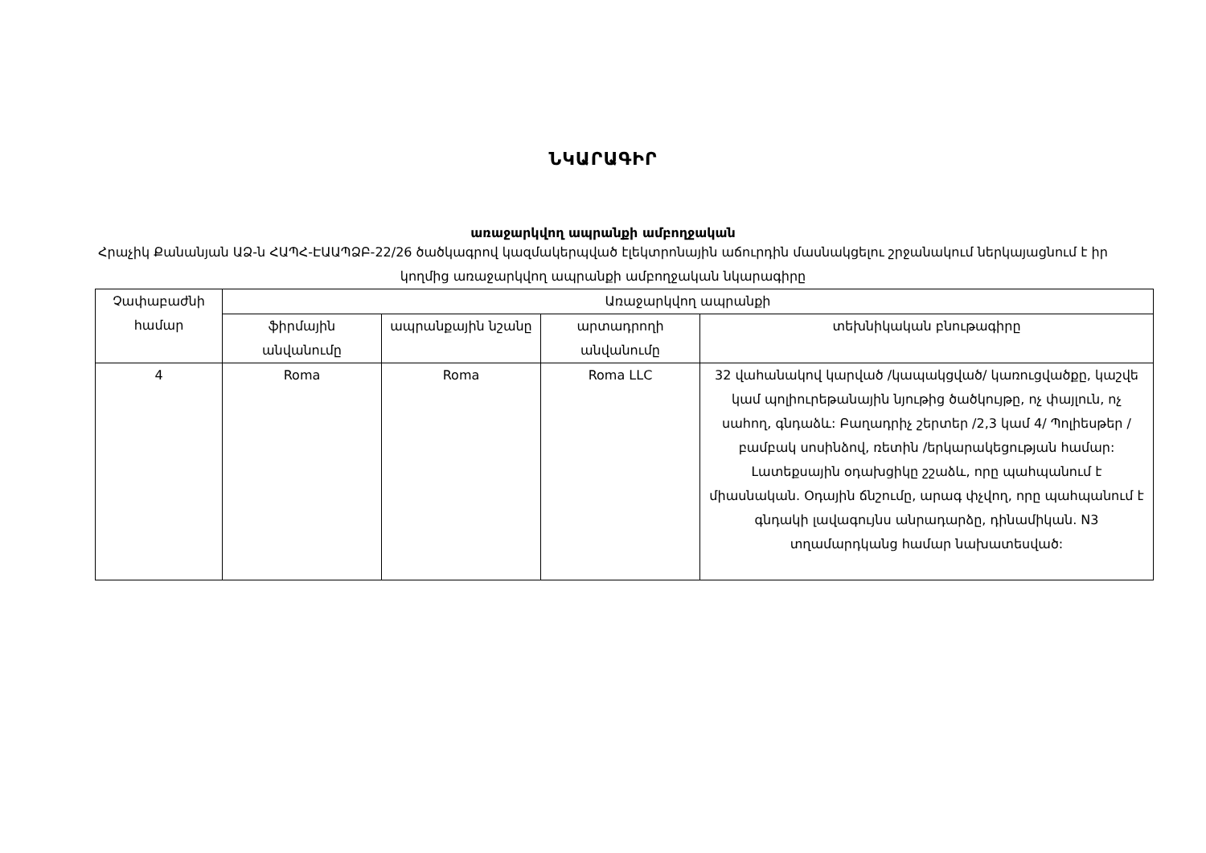ՆԿԱՐԱԳԻՐ
առաջարկվող ապրանքի ամբողջական
Հրաչիկ Քանանյան ԱՁ-ն ՀԱՊՀ-ԷԱԱՊՁԲ-22/26 ծածկագրով կազմակերպված էլեկտրոնային աճուրդին մասնակցելու շրջանակում ներկայացնում է իր կողմից առաջարկվող ապրանքի ամբողջական նկարագիրը
| Չափաբաժնի համար | Առաջարկվող ապրանքի | | | |
| --- | --- | --- | --- | --- |
| | ֆիրմային անվանումը | ապրանքային նշանը | արտադրողի անվանումը | տեխնիկական բնութագիրը |
| 4 | Roma | Roma | Roma LLC | 32 վահանակով կարված /կապակցված/ կառուցվածքը, կաշվե կամ պոլիուրեթանային նյութից ծածկույթը, ոչ փայլուն, ոչ սահող, գնդաձև: Բաղադրիչ շերտեր /2,3 կամ 4/ Պոլիեսթեր /բամբակ սոսինձով, ռետին /երկարակեցության համար: Լատեքսային օդախցիկը շշաձև, որը պահպանում է միասնական. Օդային ճնշումը, արագ փչվող, որը պահպանում է գնդակի լավագույնս անրադարձը, դինամիկան. N3 տղամարդկանց համար նախատեսված: |